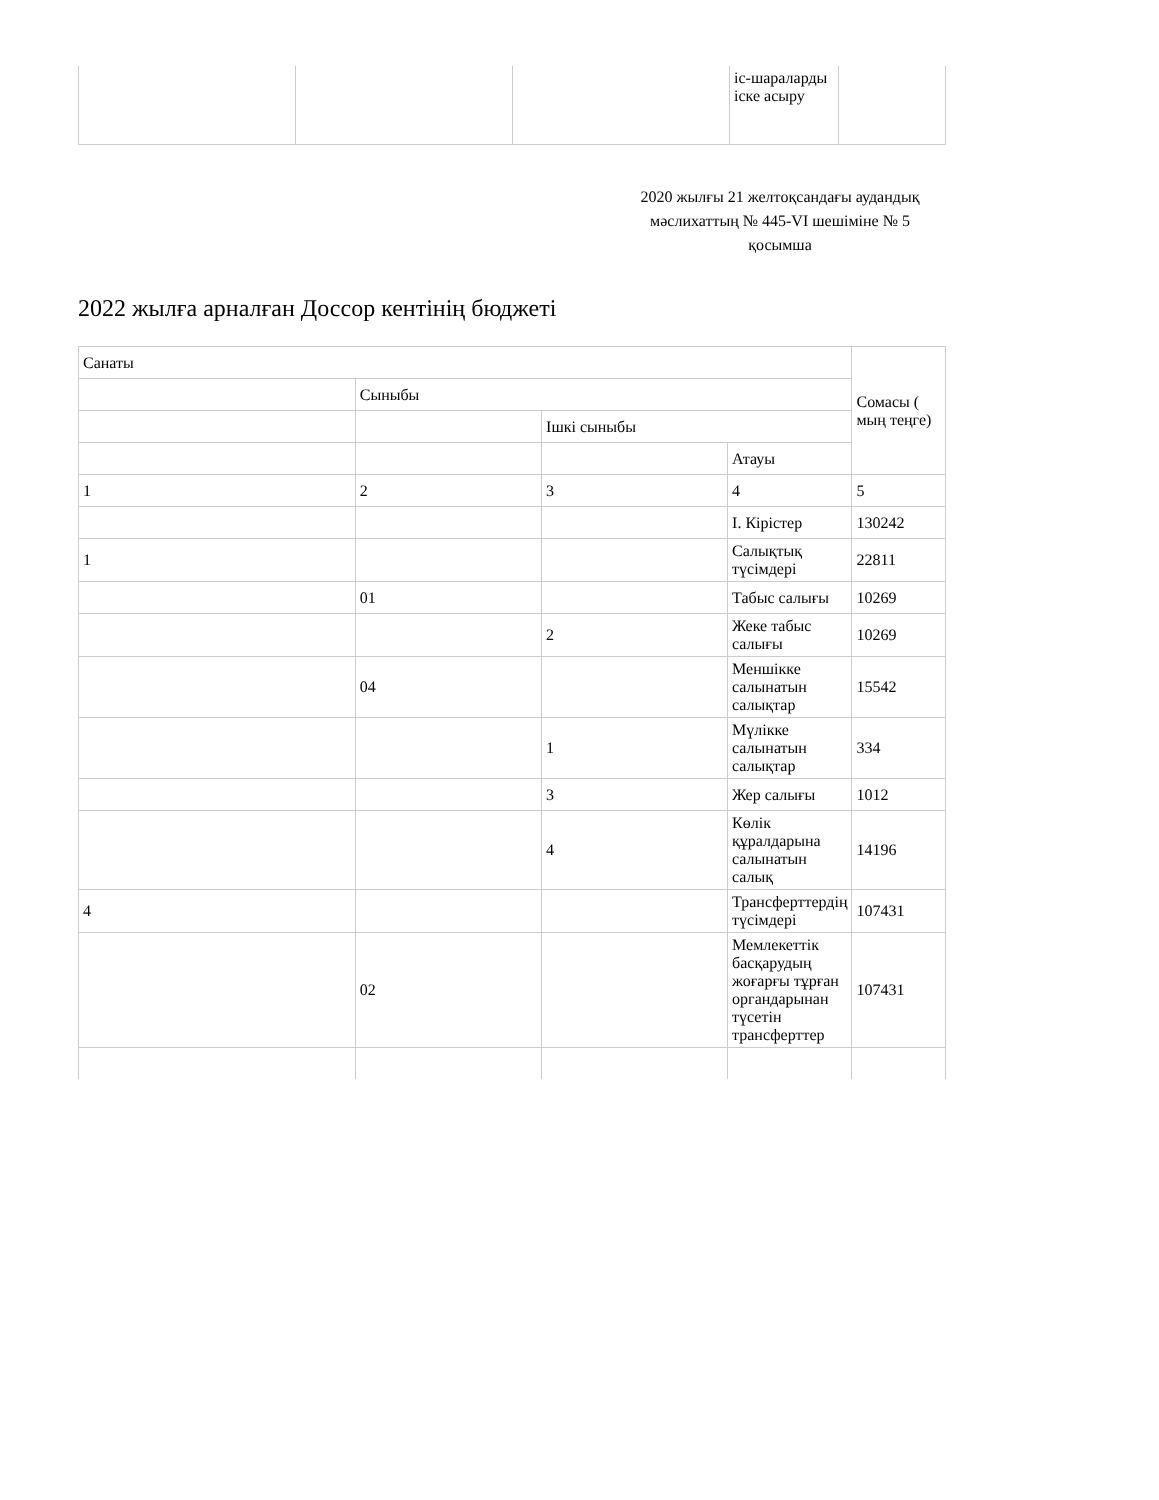| | | | іс-шараларды іске асыру | |
2020 жылғы 21 желтоқсандағы аудандық мәслихаттың № 445-VI шешіміне № 5 қосымша
2022 жылға арналған Доссор кентінің бюджеті
| Санаты | | | | Сомасы ( мың теңге) |
| --- | --- | --- | --- | --- |
| | Сыныбы | | | |
| | | Ішкі сыныбы | | |
| | | | Атауы | |
| 1 | 2 | 3 | 4 | 5 |
| | | | I. Кірістер | 130242 |
| 1 | | | Салықтық түсімдері | 22811 |
| | 01 | | Табыс салығы | 10269 |
| | | 2 | Жеке табыс салығы | 10269 |
| | 04 | | Меншікке салынатын салықтар | 15542 |
| | | 1 | Мүлікке салынатын салықтар | 334 |
| | | 3 | Жер салығы | 1012 |
| | | 4 | Көлік құралдарына салынатын салық | 14196 |
| 4 | | | Трансферттердің түсімдері | 107431 |
| | 02 | | Мемлекеттік басқарудың жоғарғы тұрған органдарынан түсетін трансферттер | 107431 |